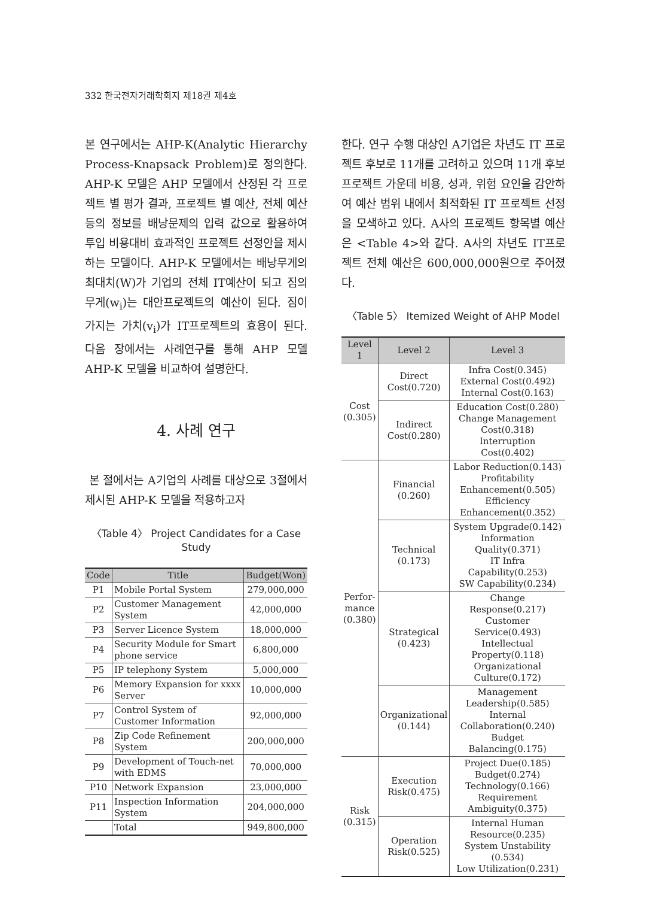332 한국전자거래학회지 제18권 제4호
본 연구에서는 AHP-K(Analytic Hierarchy Process-Knapsack Problem)로 정의한다. AHP-K 모델은 AHP 모델에서 산정된 각 프로젝트 별 평가 결과, 프로젝트 별 예산, 전체 예산 등의 정보를 배낭문제의 입력 값으로 활용하여 투입 비용대비 효과적인 프로젝트 선정안을 제시하는 모델이다. AHP-K 모델에서는 배낭무게의 최대치(W)가 기업의 전체 IT예산이 되고 짐의 무게(w<sub>i</sub>)는 대안프로젝트의 예산이 된다. 짐이 가지는 가치(v<sub>i</sub>)가 IT프로젝트의 효용이 된다. 다음 장에서는 사례연구를 통해 AHP 모델 AHP-K 모델을 비교하여 설명한다.
4. 사례 연구
본 절에서는 A기업의 사례를 대상으로 3절에서 제시된 AHP-K 모델을 적용하고자
〈Table 4〉 Project Candidates for a Case Study
| Code | Title | Budget(Won) |
| --- | --- | --- |
| P1 | Mobile Portal System | 279,000,000 |
| P2 | Customer Management System | 42,000,000 |
| P3 | Server Licence System | 18,000,000 |
| P4 | Security Module for Smart phone service | 6,800,000 |
| P5 | IP telephony System | 5,000,000 |
| P6 | Memory Expansion for xxxx Server | 10,000,000 |
| P7 | Control System of Customer Information | 92,000,000 |
| P8 | Zip Code Refinement System | 200,000,000 |
| P9 | Development of Touch-net with EDMS | 70,000,000 |
| P10 | Network Expansion | 23,000,000 |
| P11 | Inspection Information System | 204,000,000 |
| | Total | 949,800,000 |
한다. 연구 수행 대상인 A기업은 차년도 IT 프로젝트 후보로 11개를 고려하고 있으며 11개 후보 프로젝트 가운데 비용, 성과, 위험 요인을 감안하여 예산 범위 내에서 최적화된 IT 프로젝트 선정을 모색하고 있다. A사의 프로젝트 항목별 예산은 <Table 4>와 같다. A사의 차년도 IT프로젝트 전체 예산은 600,000,000원으로 주어졌다.
〈Table 5〉 Itemized Weight of AHP Model
| Level 1 | Level 2 | Level 3 |
| --- | --- | --- |
| Cost (0.305) | Direct Cost(0.720) | Infra Cost(0.345) External Cost(0.492) Internal Cost(0.163) |
| | Indirect Cost(0.280) | Education Cost(0.280) Change Management Cost(0.318) Interruption Cost(0.402) |
| Perfor- mance (0.380) | Financial (0.260) | Labor Reduction(0.143) Profitability Enhancement(0.505) Efficiency Enhancement(0.352) |
| | Technical (0.173) | System Upgrade(0.142) Information Quality(0.371) IT Infra Capability(0.253) SW Capability(0.234) |
| | Strategical (0.423) | Change Response(0.217) Customer Service(0.493) Intellectual Property(0.118) Organizational Culture(0.172) |
| | Organizational (0.144) | Management Leadership(0.585) Internal Collaboration(0.240) Budget Balancing(0.175) |
| Risk (0.315) | Execution Risk(0.475) | Project Due(0.185) Budget(0.274) Technology(0.166) Requirement Ambiguity(0.375) |
| | Operation Risk(0.525) | Internal Human Resource(0.235) System Unstability (0.534) Low Utilization(0.231) |